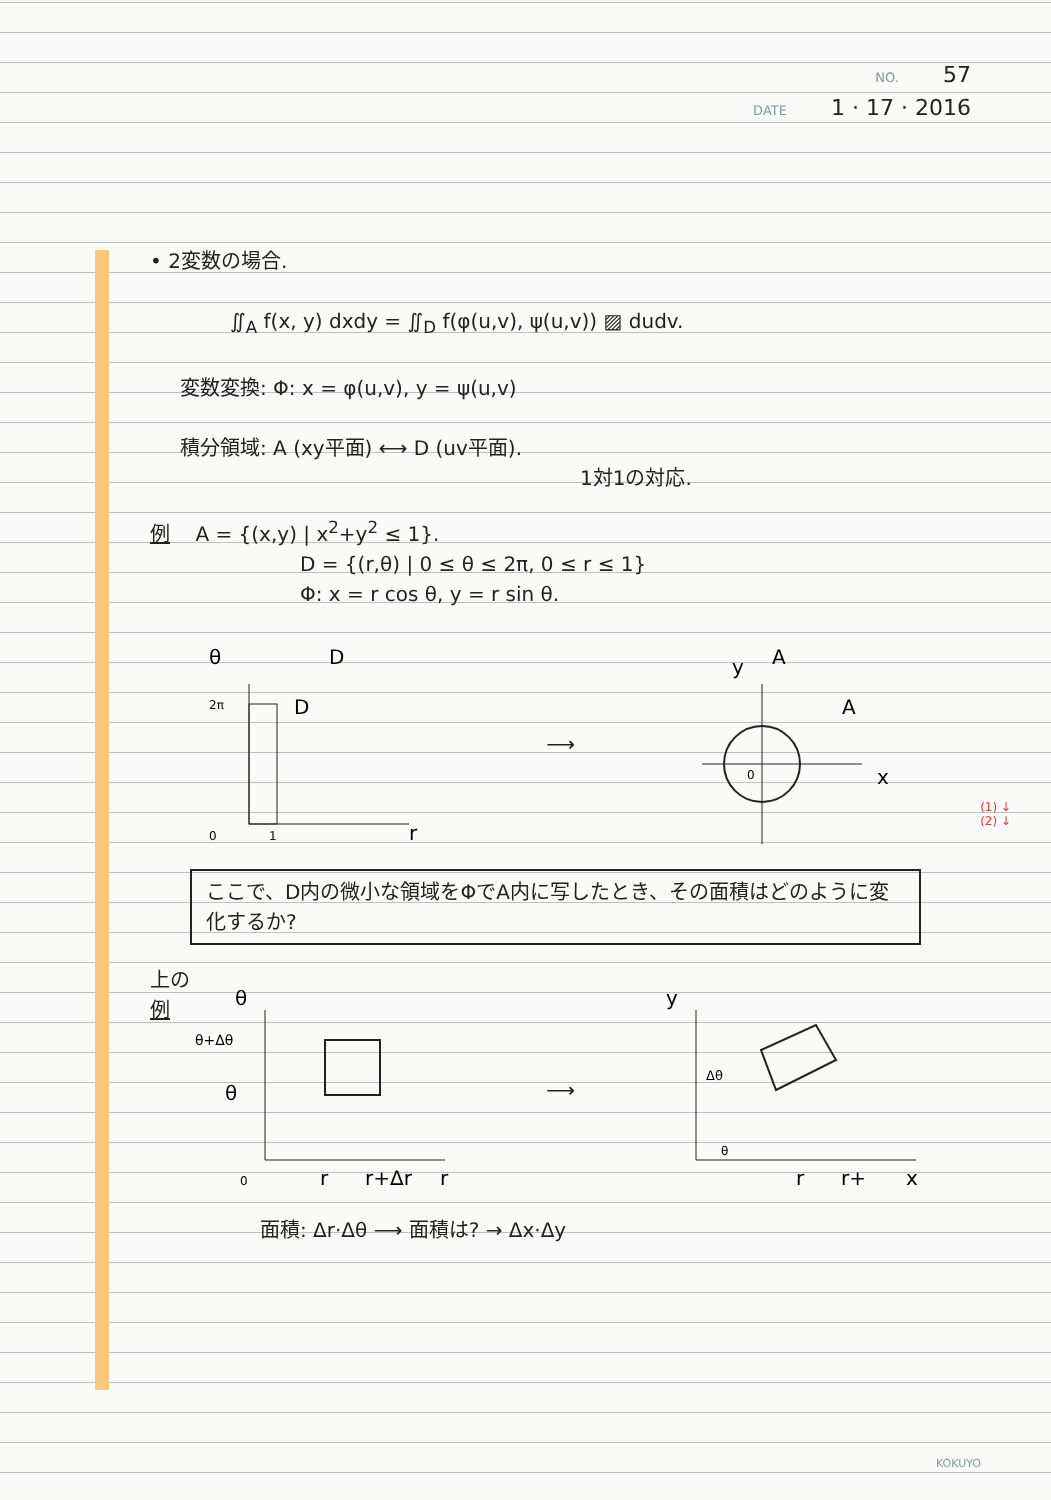NO. 57
DATE 1 · 17 · 2016
• 2変数の場合.
∬<sub>A</sub> f(x, y) dxdy = ∬<sub>D</sub> f(φ(u,v), ψ(u,v)) ▨ dudv.
変数変換: Φ: x = φ(u,v), y = ψ(u,v)
積分領域: A (xy平面) ⟷ D (uv平面).
1対1の対応.
例 A = {(x,y) | x<sup>2</sup>+y<sup>2</sup> ≤ 1}.
D = {(r,θ) | 0 ≤ θ ≤ 2π, 0 ≤ r ≤ 1}
Φ: x = r cos θ, y = r sin θ.
θ
D
2π
D
0
1
r
⟶
y
A
A
x
0
ここで、D内の微小な領域をΦでA内に写したとき、その面積はどのように変化するか?
上の
例
θ
θ+Δθ
θ
0
r
r+Δr
r
⟶
y
Δθ
θ
r
r+
x
面積: Δr·Δθ ⟶ 面積は? → Δx·Δy
(1) ↓
(2) ↓
KOKUYO